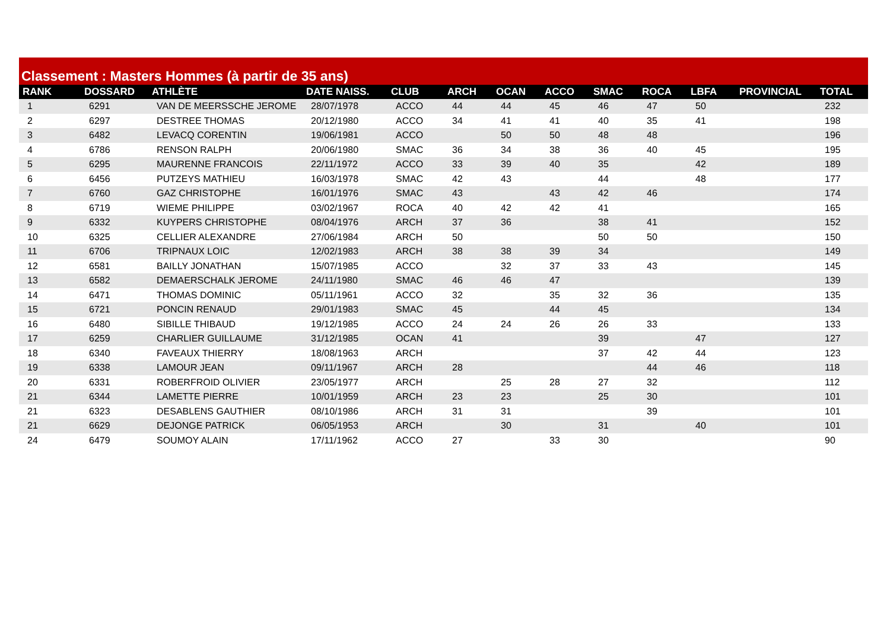Classement : Masters Hommes (à partir de 35 ans)
| RANK | DOSSARD | ATHLÈTE | DATE NAISS. | CLUB | ARCH | OCAN | ACCO | SMAC | ROCA | LBFA | PROVINCIAL | TOTAL |
| --- | --- | --- | --- | --- | --- | --- | --- | --- | --- | --- | --- | --- |
| 1 | 6291 | VAN DE MEERSSCHE JEROME | 28/07/1978 | ACCO | 44 | 44 | 45 | 46 | 47 | 50 | | 232 |
| 2 | 6297 | DESTREE THOMAS | 20/12/1980 | ACCO | 34 | 41 | 41 | 40 | 35 | 41 | | 198 |
| 3 | 6482 | LEVACQ CORENTIN | 19/06/1981 | ACCO | | 50 | 50 | 48 | 48 | | | 196 |
| 4 | 6786 | RENSON RALPH | 20/06/1980 | SMAC | 36 | 34 | 38 | 36 | 40 | 45 | | 195 |
| 5 | 6295 | MAURENNE FRANCOIS | 22/11/1972 | ACCO | 33 | 39 | 40 | 35 | | 42 | | 189 |
| 6 | 6456 | PUTZEYS MATHIEU | 16/03/1978 | SMAC | 42 | 43 | | 44 | | 48 | | 177 |
| 7 | 6760 | GAZ CHRISTOPHE | 16/01/1976 | SMAC | 43 | | 43 | 42 | 46 | | | 174 |
| 8 | 6719 | WIEME PHILIPPE | 03/02/1967 | ROCA | 40 | 42 | 42 | 41 | | | | 165 |
| 9 | 6332 | KUYPERS CHRISTOPHE | 08/04/1976 | ARCH | 37 | 36 | | 38 | 41 | | | 152 |
| 10 | 6325 | CELLIER ALEXANDRE | 27/06/1984 | ARCH | 50 | | | 50 | 50 | | | 150 |
| 11 | 6706 | TRIPNAUX LOIC | 12/02/1983 | ARCH | 38 | 38 | 39 | 34 | | | | 149 |
| 12 | 6581 | BAILLY JONATHAN | 15/07/1985 | ACCO | | 32 | 37 | 33 | 43 | | | 145 |
| 13 | 6582 | DEMAERSCHALK JEROME | 24/11/1980 | SMAC | 46 | 46 | 47 | | | | | 139 |
| 14 | 6471 | THOMAS DOMINIC | 05/11/1961 | ACCO | 32 | | 35 | 32 | 36 | | | 135 |
| 15 | 6721 | PONCIN RENAUD | 29/01/1983 | SMAC | 45 | | 44 | 45 | | | | 134 |
| 16 | 6480 | SIBILLE THIBAUD | 19/12/1985 | ACCO | 24 | 24 | 26 | 26 | 33 | | | 133 |
| 17 | 6259 | CHARLIER GUILLAUME | 31/12/1985 | OCAN | 41 | | | 39 | | 47 | | 127 |
| 18 | 6340 | FAVEAUX THIERRY | 18/08/1963 | ARCH | | | | 37 | 42 | 44 | | 123 |
| 19 | 6338 | LAMOUR JEAN | 09/11/1967 | ARCH | 28 | | | | 44 | 46 | | 118 |
| 20 | 6331 | ROBERFROID OLIVIER | 23/05/1977 | ARCH | | 25 | 28 | 27 | 32 | | | 112 |
| 21 | 6344 | LAMETTE PIERRE | 10/01/1959 | ARCH | 23 | 23 | | 25 | 30 | | | 101 |
| 21 | 6323 | DESABLENS GAUTHIER | 08/10/1986 | ARCH | 31 | 31 | | | 39 | | | 101 |
| 21 | 6629 | DEJONGE PATRICK | 06/05/1953 | ARCH | | 30 | | 31 | | 40 | | 101 |
| 24 | 6479 | SOUMOY ALAIN | 17/11/1962 | ACCO | 27 | | 33 | 30 | | | | 90 |